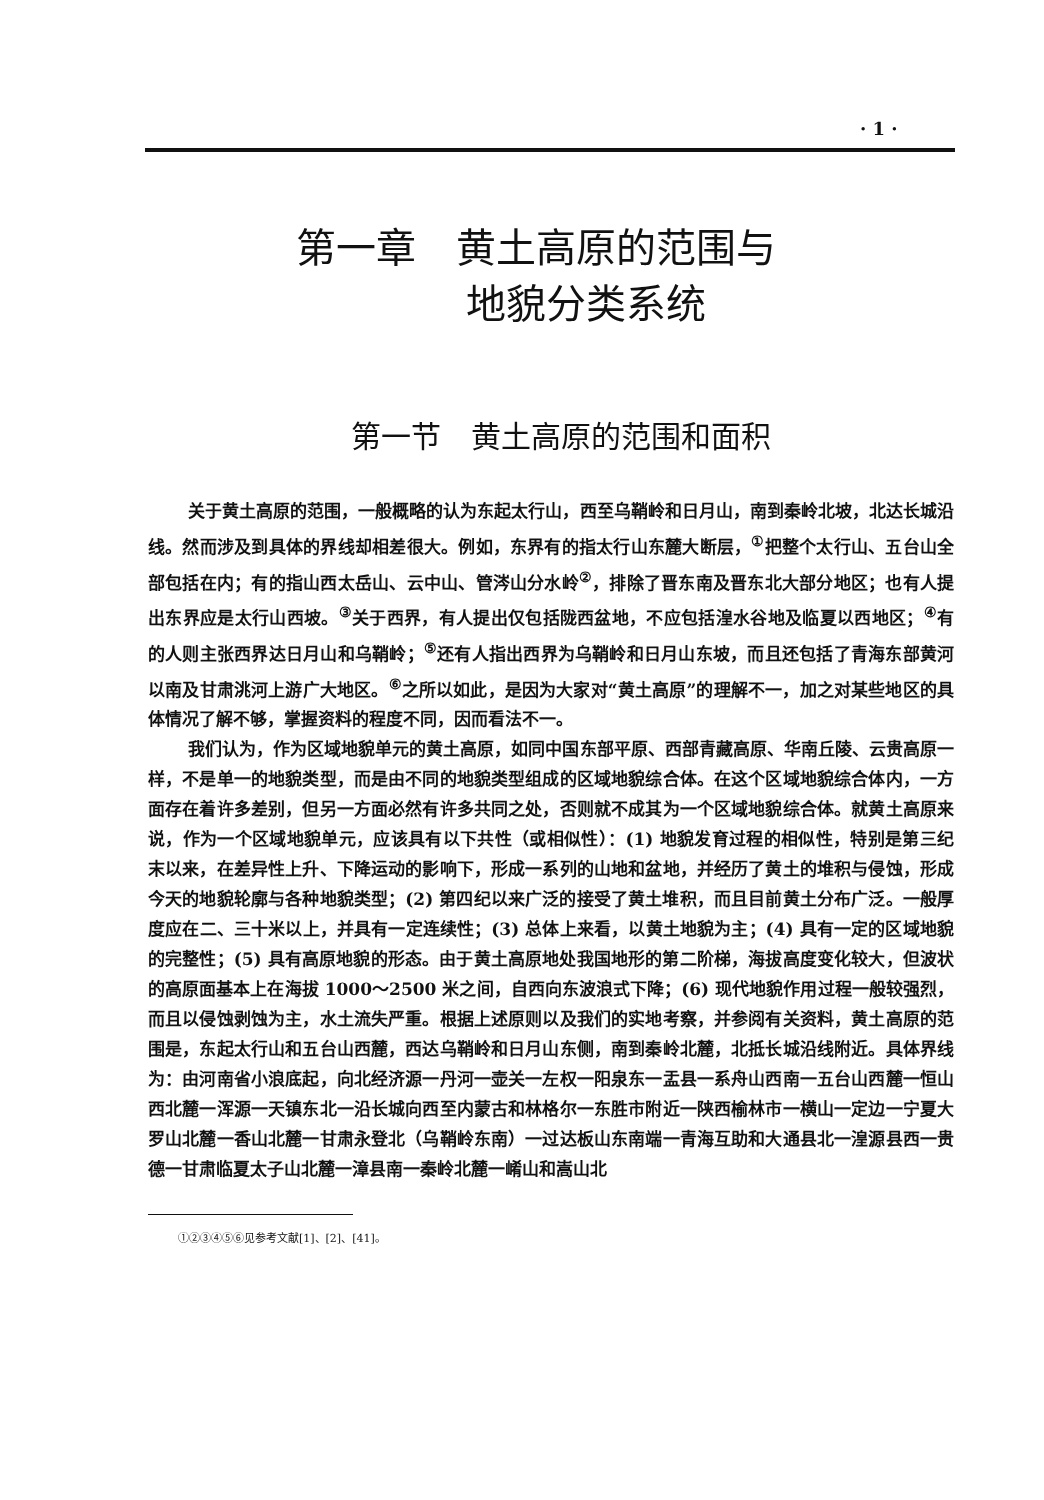· 1 ·
第一章　黄土高原的范围与
地貌分类系统
第一节　黄土高原的范围和面积
关于黄土高原的范围，一般概略的认为东起太行山，西至乌鞘岭和日月山，南到秦岭北坡，北达长城沿线。然而涉及到具体的界线却相差很大。例如，东界有的指太行山东麓大断层，<sup>①</sup>把整个太行山、五台山全部包括在内；有的指山西太岳山、云中山、管涔山分水岭<sup>②</sup>，排除了晋东南及晋东北大部分地区；也有人提出东界应是太行山西坡。<sup>③</sup>关于西界，有人提出仅包括陇西盆地，不应包括湟水谷地及临夏以西地区；<sup>④</sup>有的人则主张西界达日月山和乌鞘岭；<sup>⑤</sup>还有人指出西界为乌鞘岭和日月山东坡，而且还包括了青海东部黄河以南及甘肃洮河上游广大地区。<sup>⑥</sup>之所以如此，是因为大家对“黄土高原”的理解不一，加之对某些地区的具体情况了解不够，掌握资料的程度不同，因而看法不一。
我们认为，作为区域地貌单元的黄土高原，如同中国东部平原、西部青藏高原、华南丘陵、云贵高原一样，不是单一的地貌类型，而是由不同的地貌类型组成的区域地貌综合体。在这个区域地貌综合体内，一方面存在着许多差别，但另一方面必然有许多共同之处，否则就不成其为一个区域地貌综合体。就黄土高原来说，作为一个区域地貌单元，应该具有以下共性（或相似性）：(1) 地貌发育过程的相似性，特别是第三纪末以来，在差异性上升、下降运动的影响下，形成一系列的山地和盆地，并经历了黄土的堆积与侵蚀，形成今天的地貌轮廓与各种地貌类型；(2) 第四纪以来广泛的接受了黄土堆积，而且目前黄土分布广泛。一般厚度应在二、三十米以上，并具有一定连续性；(3) 总体上来看，以黄土地貌为主；(4) 具有一定的区域地貌的完整性；(5) 具有高原地貌的形态。由于黄土高原地处我国地形的第二阶梯，海拔高度变化较大，但波状的高原面基本上在海拔 1000～2500 米之间，自西向东波浪式下降；(6) 现代地貌作用过程一般较强烈，而且以侵蚀剥蚀为主，水土流失严重。根据上述原则以及我们的实地考察，并参阅有关资料，黄土高原的范围是，东起太行山和五台山西麓，西达乌鞘岭和日月山东侧，南到秦岭北麓，北抵长城沿线附近。具体界线为：由河南省小浪底起，向北经济源一丹河一壶关一左权一阳泉东一盂县一系舟山西南一五台山西麓一恒山西北麓一浑源一天镇东北一沿长城向西至内蒙古和林格尔一东胜市附近一陕西榆林市一横山一定边一宁夏大罗山北麓一香山北麓一甘肃永登北（乌鞘岭东南）一过达板山东南端一青海互助和大通县北一湟源县西一贵德一甘肃临夏太子山北麓一漳县南一秦岭北麓一崤山和嵩山北
①②③④⑤⑥见参考文献[1]、[2]、[41]。